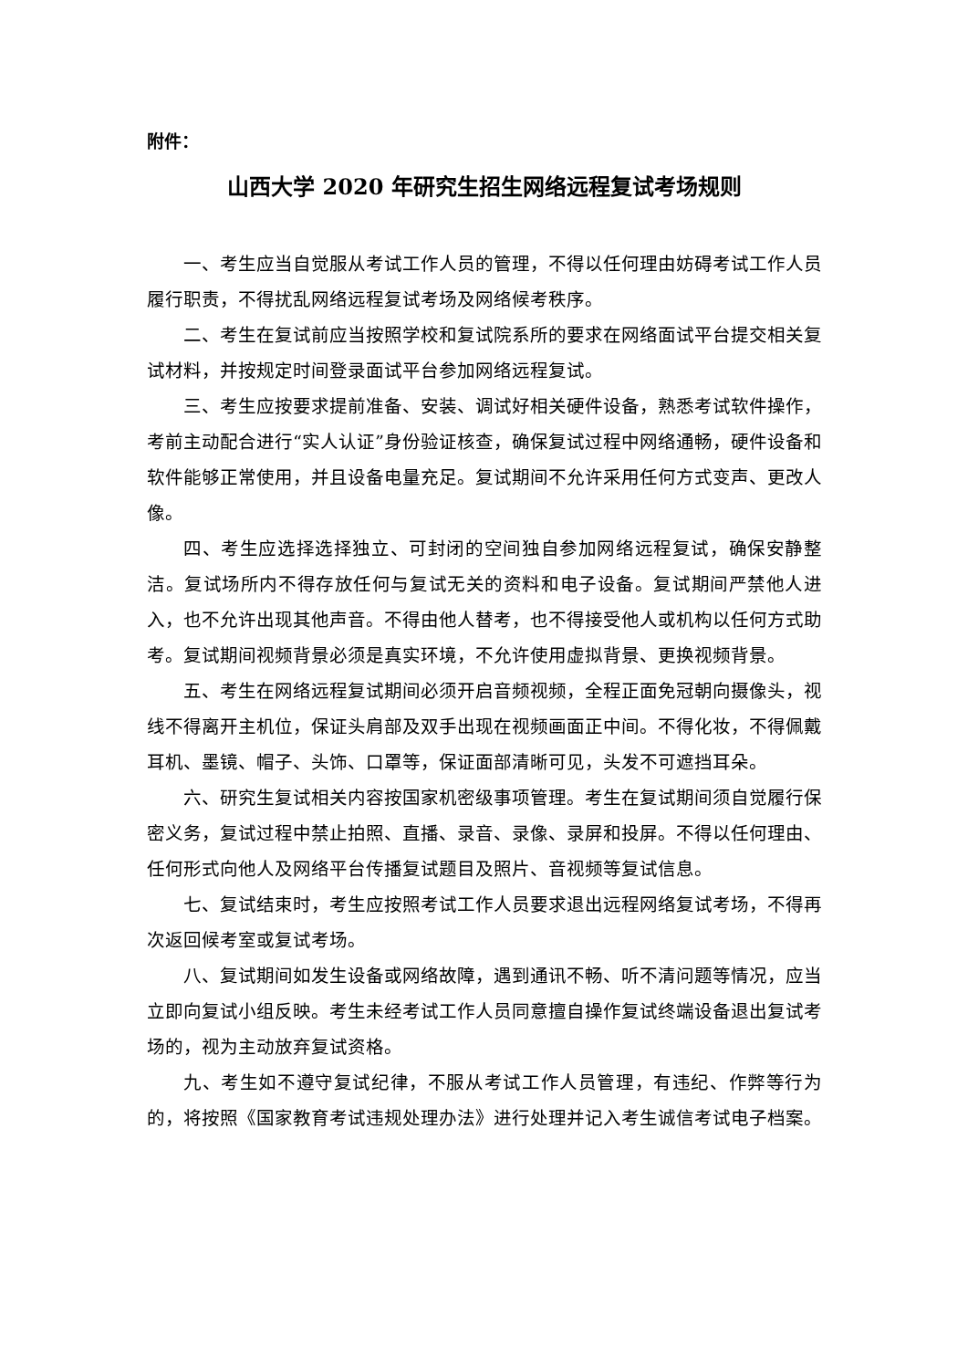附件：
山西大学 2020 年研究生招生网络远程复试考场规则
一、考生应当自觉服从考试工作人员的管理，不得以任何理由妨碍考试工作人员履行职责，不得扰乱网络远程复试考场及网络候考秩序。
二、考生在复试前应当按照学校和复试院系所的要求在网络面试平台提交相关复试材料，并按规定时间登录面试平台参加网络远程复试。
三、考生应按要求提前准备、安装、调试好相关硬件设备，熟悉考试软件操作，考前主动配合进行“实人认证”身份验证核查，确保复试过程中网络通畅，硬件设备和软件能够正常使用，并且设备电量充足。复试期间不允许采用任何方式变声、更改人像。
四、考生应选择选择独立、可封闭的空间独自参加网络远程复试，确保安静整洁。复试场所内不得存放任何与复试无关的资料和电子设备。复试期间严禁他人进入，也不允许出现其他声音。不得由他人替考，也不得接受他人或机构以任何方式助考。复试期间视频背景必须是真实环境，不允许使用虚拟背景、更换视频背景。
五、考生在网络远程复试期间必须开启音频视频，全程正面免冠朝向摄像头，视线不得离开主机位，保证头肩部及双手出现在视频画面正中间。不得化妆，不得佩戴耳机、墨镜、帽子、头饰、口罩等，保证面部清晰可见，头发不可遮挡耳朵。
六、研究生复试相关内容按国家机密级事项管理。考生在复试期间须自觉履行保密义务，复试过程中禁止拍照、直播、录音、录像、录屏和投屏。不得以任何理由、任何形式向他人及网络平台传播复试题目及照片、音视频等复试信息。
七、复试结束时，考生应按照考试工作人员要求退出远程网络复试考场，不得再次返回候考室或复试考场。
八、复试期间如发生设备或网络故障，遇到通讯不畅、听不清问题等情况，应当立即向复试小组反映。考生未经考试工作人员同意擅自操作复试终端设备退出复试考场的，视为主动放弃复试资格。
九、考生如不遵守复试纪律，不服从考试工作人员管理，有违纪、作弊等行为的，将按照《国家教育考试违规处理办法》进行处理并记入考生诚信考试电子档案。